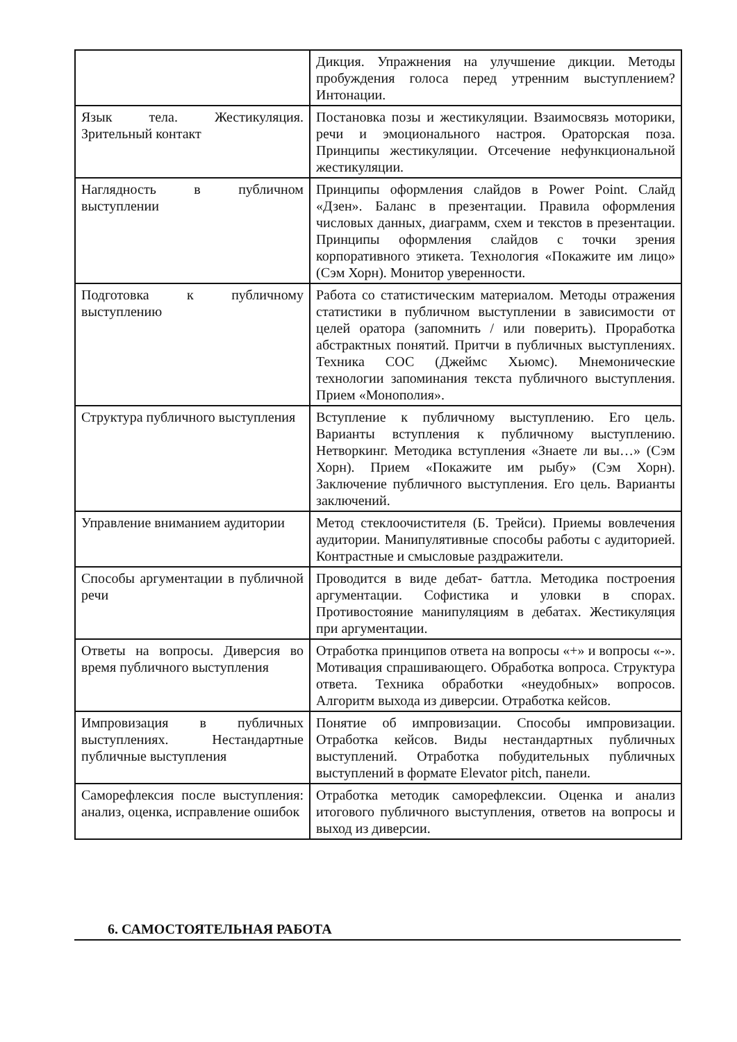| | Дикция. Упражнения на улучшение дикции. Методы пробуждения голоса перед утренним выступлением? Интонации. |
| Язык тела. Жестикуляция. Зрительный контакт | Постановка позы и жестикуляции. Взаимосвязь моторики, речи и эмоционального настроя. Ораторская поза. Принципы жестикуляции. Отсечение нефункциональной жестикуляции. |
| Наглядность в публичном выступлении | Принципы оформления слайдов в Power Point. Слайд «Дзен». Баланс в презентации. Правила оформления числовых данных, диаграмм, схем и текстов в презентации. Принципы оформления слайдов с точки зрения корпоративного этикета. Технология «Покажите им лицо» (Сэм Хорн). Монитор уверенности. |
| Подготовка к публичному выступлению | Работа со статистическим материалом. Методы отражения статистики в публичном выступлении в зависимости от целей оратора (запомнить / или поверить). Проработка абстрактных понятий. Притчи в публичных выступлениях. Техника СОС (Джеймс Хьюмс). Мнемонические технологии запоминания текста публичного выступления. Прием «Монополия». |
| Структура публичного выступления | Вступление к публичному выступлению. Его цель. Варианты вступления к публичному выступлению. Нетворкинг. Методика вступления «Знаете ли вы…» (Сэм Хорн). Прием «Покажите им рыбу» (Сэм Хорн). Заключение публичного выступления. Его цель. Варианты заключений. |
| Управление вниманием аудитории | Метод стеклоочистителя (Б. Трейси). Приемы вовлечения аудитории. Манипулятивные способы работы с аудиторией. Контрастные и смысловые раздражители. |
| Способы аргументации в публичной речи | Проводится в виде дебат- баттла. Методика построения аргументации. Софистика и уловки в спорах. Противостояние манипуляциям в дебатах. Жестикуляция при аргументации. |
| Ответы на вопросы. Диверсия во время публичного выступления | Отработка принципов ответа на вопросы «+» и вопросы «-». Мотивация спрашивающего. Обработка вопроса. Структура ответа. Техника обработки «неудобных» вопросов. Алгоритм выхода из диверсии. Отработка кейсов. |
| Импровизация в публичных выступлениях. Нестандартные публичные выступления | Понятие об импровизации. Способы импровизации. Отработка кейсов. Виды нестандартных публичных выступлений. Отработка побудительных публичных выступлений в формате Elevator pitch, панели. |
| Саморефлексия после выступления: анализ, оценка, исправление ошибок | Отработка методик саморефлексии. Оценка и анализ итогового публичного выступления, ответов на вопросы и выход из диверсии. |
6. САМОСТОЯТЕЛЬНАЯ РАБОТА